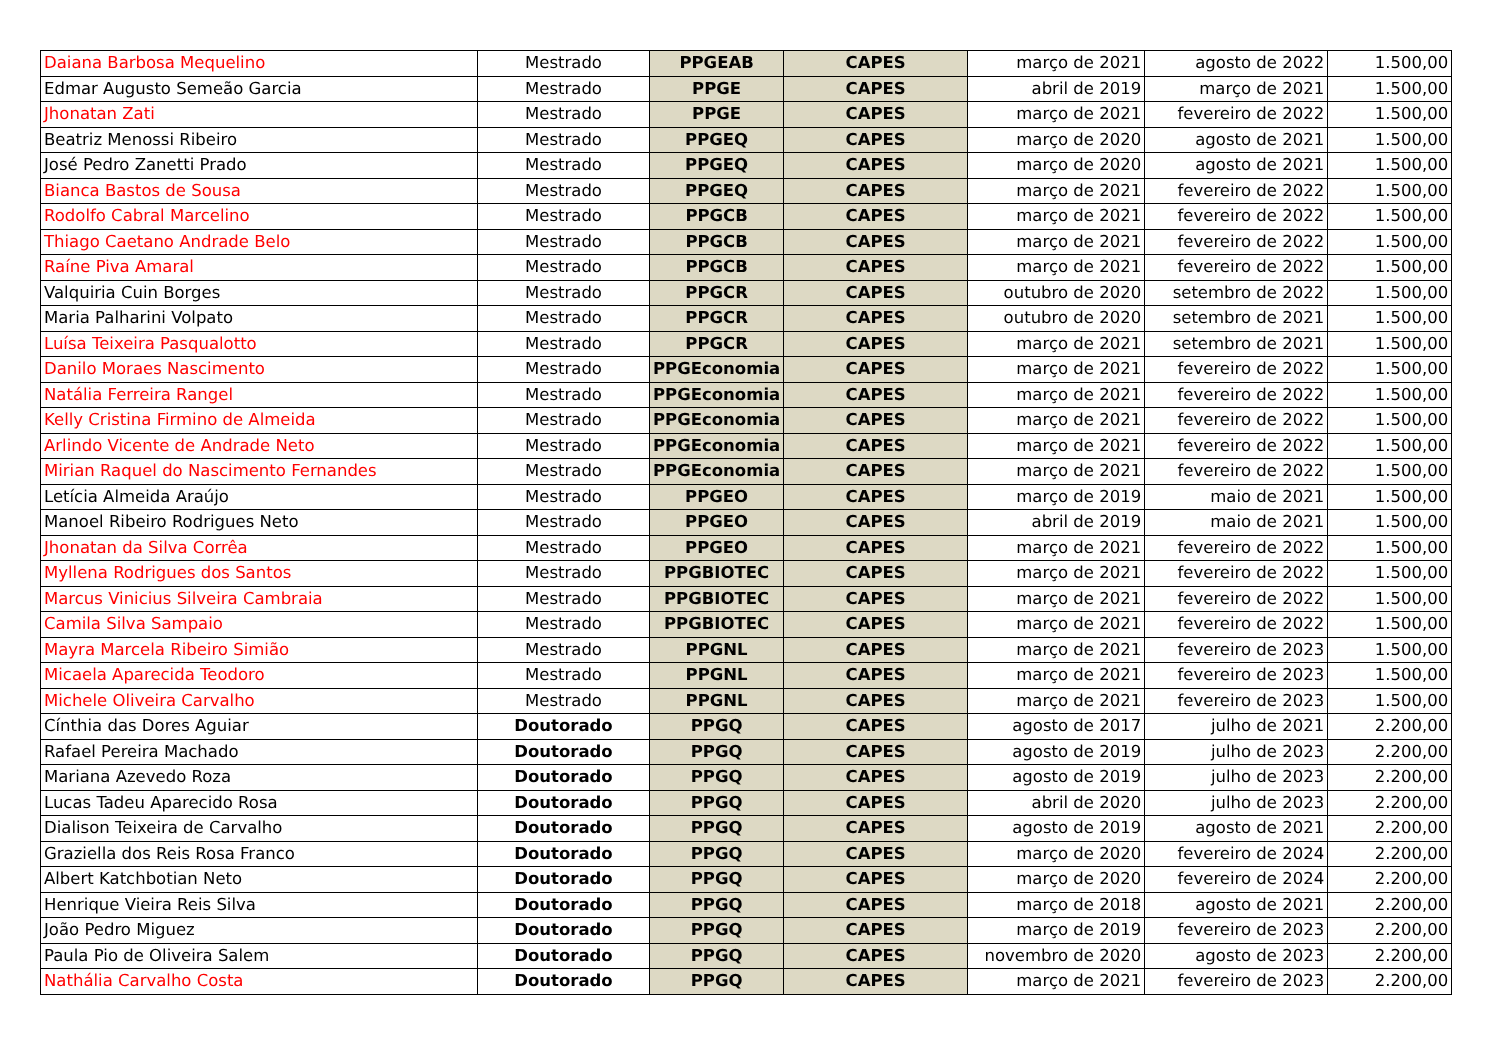| Daiana Barbosa Mequelino | Mestrado | PPGEAB | CAPES | março de 2021 | agosto de 2022 | 1.500,00 |
| Edmar Augusto Semeão Garcia | Mestrado | PPGE | CAPES | abril de 2019 | março de 2021 | 1.500,00 |
| Jhonatan Zati | Mestrado | PPGE | CAPES | março de 2021 | fevereiro de 2022 | 1.500,00 |
| Beatriz Menossi Ribeiro | Mestrado | PPGEQ | CAPES | março de 2020 | agosto de 2021 | 1.500,00 |
| José Pedro Zanetti Prado | Mestrado | PPGEQ | CAPES | março de 2020 | agosto de 2021 | 1.500,00 |
| Bianca Bastos de Sousa | Mestrado | PPGEQ | CAPES | março de 2021 | fevereiro de 2022 | 1.500,00 |
| Rodolfo Cabral Marcelino | Mestrado | PPGCB | CAPES | março de 2021 | fevereiro de 2022 | 1.500,00 |
| Thiago Caetano Andrade Belo | Mestrado | PPGCB | CAPES | março de 2021 | fevereiro de 2022 | 1.500,00 |
| Raíne Piva Amaral | Mestrado | PPGCB | CAPES | março de 2021 | fevereiro de 2022 | 1.500,00 |
| Valquiria Cuin Borges | Mestrado | PPGCR | CAPES | outubro de 2020 | setembro de 2022 | 1.500,00 |
| Maria Palharini Volpato | Mestrado | PPGCR | CAPES | outubro de 2020 | setembro de 2021 | 1.500,00 |
| Luísa Teixeira Pasqualotto | Mestrado | PPGCR | CAPES | março de 2021 | setembro de 2021 | 1.500,00 |
| Danilo Moraes Nascimento | Mestrado | PPGEconomia | CAPES | março de 2021 | fevereiro de 2022 | 1.500,00 |
| Natália Ferreira Rangel | Mestrado | PPGEconomia | CAPES | março de 2021 | fevereiro de 2022 | 1.500,00 |
| Kelly Cristina Firmino de Almeida | Mestrado | PPGEconomia | CAPES | março de 2021 | fevereiro de 2022 | 1.500,00 |
| Arlindo Vicente de Andrade Neto | Mestrado | PPGEconomia | CAPES | março de 2021 | fevereiro de 2022 | 1.500,00 |
| Mirian Raquel do Nascimento Fernandes | Mestrado | PPGEconomia | CAPES | março de 2021 | fevereiro de 2022 | 1.500,00 |
| Letícia Almeida Araújo | Mestrado | PPGEO | CAPES | março de 2019 | maio de 2021 | 1.500,00 |
| Manoel Ribeiro Rodrigues Neto | Mestrado | PPGEO | CAPES | abril de 2019 | maio de 2021 | 1.500,00 |
| Jhonatan da Silva Corrêa | Mestrado | PPGEO | CAPES | março de 2021 | fevereiro de 2022 | 1.500,00 |
| Myllena Rodrigues dos Santos | Mestrado | PPGBIOTEC | CAPES | março de 2021 | fevereiro de 2022 | 1.500,00 |
| Marcus Vinicius Silveira Cambraia | Mestrado | PPGBIOTEC | CAPES | março de 2021 | fevereiro de 2022 | 1.500,00 |
| Camila Silva Sampaio | Mestrado | PPGBIOTEC | CAPES | março de 2021 | fevereiro de 2022 | 1.500,00 |
| Mayra Marcela Ribeiro Simião | Mestrado | PPGNL | CAPES | março de 2021 | fevereiro de 2023 | 1.500,00 |
| Micaela Aparecida Teodoro | Mestrado | PPGNL | CAPES | março de 2021 | fevereiro de 2023 | 1.500,00 |
| Michele Oliveira Carvalho | Mestrado | PPGNL | CAPES | março de 2021 | fevereiro de 2023 | 1.500,00 |
| Cínthia das Dores Aguiar | Doutorado | PPGQ | CAPES | agosto de 2017 | julho de 2021 | 2.200,00 |
| Rafael Pereira Machado | Doutorado | PPGQ | CAPES | agosto de 2019 | julho de 2023 | 2.200,00 |
| Mariana Azevedo Roza | Doutorado | PPGQ | CAPES | agosto de 2019 | julho de 2023 | 2.200,00 |
| Lucas Tadeu Aparecido Rosa | Doutorado | PPGQ | CAPES | abril de 2020 | julho de 2023 | 2.200,00 |
| Dialison Teixeira de Carvalho | Doutorado | PPGQ | CAPES | agosto de 2019 | agosto de 2021 | 2.200,00 |
| Graziella dos Reis Rosa Franco | Doutorado | PPGQ | CAPES | março de 2020 | fevereiro de 2024 | 2.200,00 |
| Albert Katchbotian Neto | Doutorado | PPGQ | CAPES | março de 2020 | fevereiro de 2024 | 2.200,00 |
| Henrique Vieira Reis Silva | Doutorado | PPGQ | CAPES | março de 2018 | agosto de 2021 | 2.200,00 |
| João Pedro Miguez | Doutorado | PPGQ | CAPES | março de 2019 | fevereiro de 2023 | 2.200,00 |
| Paula Pio de Oliveira Salem | Doutorado | PPGQ | CAPES | novembro de 2020 | agosto de 2023 | 2.200,00 |
| Nathália Carvalho Costa | Doutorado | PPGQ | CAPES | março de 2021 | fevereiro de 2023 | 2.200,00 |